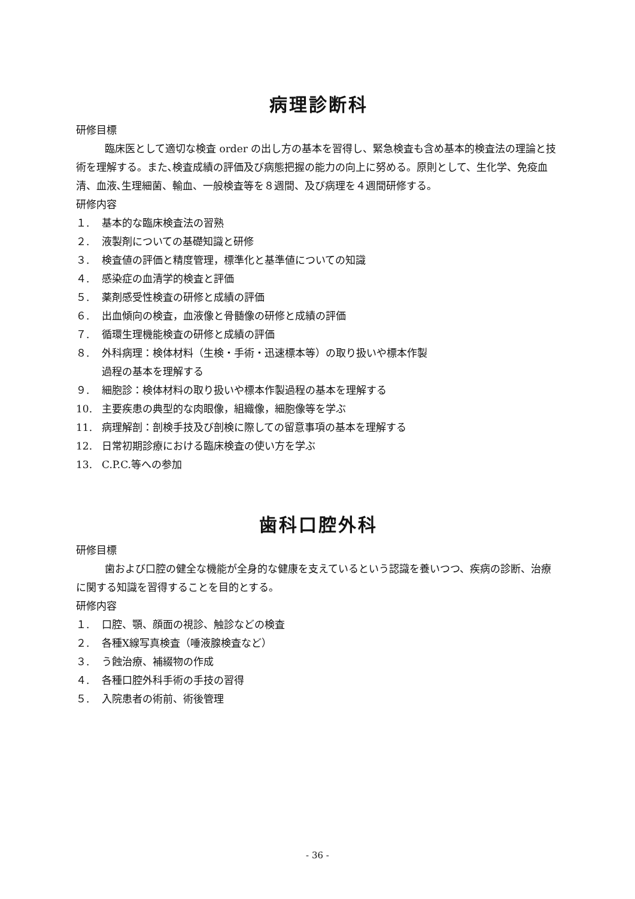病理診断科
研修目標
臨床医として適切な検査 order の出し方の基本を習得し、緊急検査も含め基本的検査法の理論と技術を理解する。また､検査成績の評価及び病態把握の能力の向上に努める。原則として、生化学、免疫血清、血液､生理細菌、輸血、一般検査等を８週間、及び病理を４週間研修する。
研修内容
１. 基本的な臨床検査法の習熟
２. 液製剤についての基礎知識と研修
３. 検査値の評価と精度管理，標準化と基準値についての知識
４. 感染症の血清学的検査と評価
５. 薬剤感受性検査の研修と成績の評価
６. 出血傾向の検査，血液像と骨髄像の研修と成績の評価
７. 循環生理機能検査の研修と成績の評価
８. 外科病理：検体材料（生検・手術・迅速標本等）の取り扱いや標本作製
過程の基本を理解する
９. 細胞診：検体材料の取り扱いや標本作製過程の基本を理解する
10. 主要疾患の典型的な肉眼像，組織像，細胞像等を学ぶ
11. 病理解剖：剖検手技及び剖検に際しての留意事項の基本を理解する
12. 日常初期診療における臨床検査の使い方を学ぶ
13. C.P.C.等への参加
歯科口腔外科
研修目標
歯および口腔の健全な機能が全身的な健康を支えているという認識を養いつつ、疾病の診断、治療に関する知識を習得することを目的とする。
研修内容
１. 口腔、顎、顔面の視診、触診などの検査
２. 各種X線写真検査（唾液腺検査など）
３. う蝕治療、補綴物の作成
４. 各種口腔外科手術の手技の習得
５. 入院患者の術前、術後管理
- 36 -